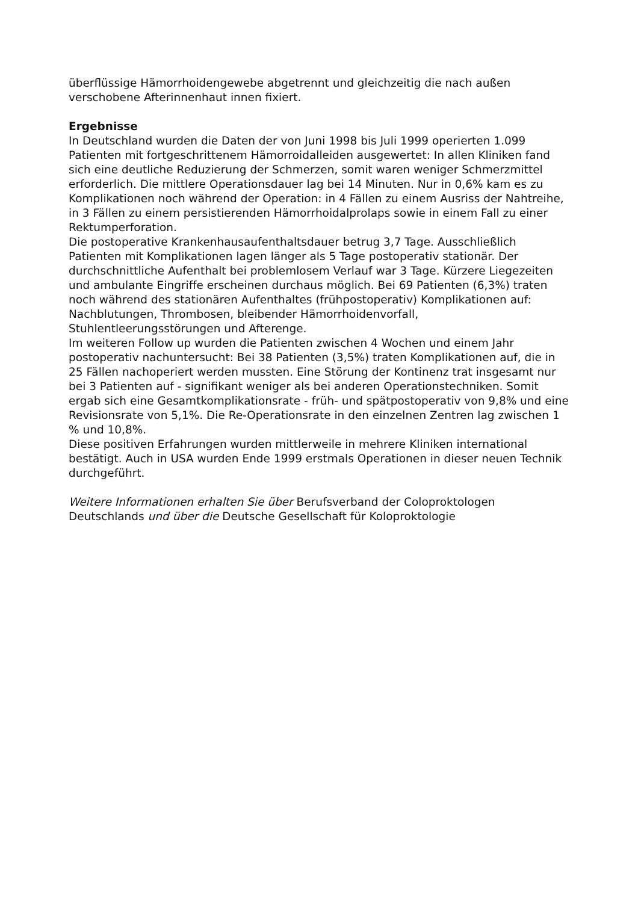überflüssige Hämorrhoidengewebe abgetrennt und gleichzeitig die nach außen verschobene Afterinnenhaut innen fixiert.
Ergebnisse
In Deutschland wurden die Daten der von Juni 1998 bis Juli 1999 operierten 1.099 Patienten mit fortgeschrittenem Hämorroidalleiden ausgewertet: In allen Kliniken fand sich eine deutliche Reduzierung der Schmerzen, somit waren weniger Schmerzmittel erforderlich. Die mittlere Operationsdauer lag bei 14 Minuten. Nur in 0,6% kam es zu Komplikationen noch während der Operation: in 4 Fällen zu einem Ausriss der Nahtreihe, in 3 Fällen zu einem persistierenden Hämorrhoidalprolaps sowie in einem Fall zu einer Rektumperforation.
Die postoperative Krankenhausaufenthaltsdauer betrug 3,7 Tage. Ausschließlich Patienten mit Komplikationen lagen länger als 5 Tage postoperativ stationär. Der durchschnittliche Aufenthalt bei problemlosem Verlauf war 3 Tage. Kürzere Liegezeiten und ambulante Eingriffe erscheinen durchaus möglich. Bei 69 Patienten (6,3%) traten noch während des stationären Aufenthaltes (frühpostoperativ) Komplikationen auf: Nachblutungen, Thrombosen, bleibender Hämorrhoidenvorfall, Stuhlentleerungsstörungen und Afterenge.
Im weiteren Follow up wurden die Patienten zwischen 4 Wochen und einem Jahr postoperativ nachuntersucht: Bei 38 Patienten (3,5%) traten Komplikationen auf, die in 25 Fällen nachoperiert werden mussten. Eine Störung der Kontinenz trat insgesamt nur bei 3 Patienten auf - signifikant weniger als bei anderen Operationstechniken. Somit ergab sich eine Gesamtkomplikationsrate - früh- und spätpostoperativ von 9,8% und eine Revisionsrate von 5,1%. Die Re-Operationsrate in den einzelnen Zentren lag zwischen 1 % und 10,8%.
Diese positiven Erfahrungen wurden mittlerweile in mehrere Kliniken international bestätigt. Auch in USA wurden Ende 1999 erstmals Operationen in dieser neuen Technik durchgeführt.
Weitere Informationen erhalten Sie über Berufsverband der Coloproktologen Deutschlands und über die Deutsche Gesellschaft für Koloproktologie